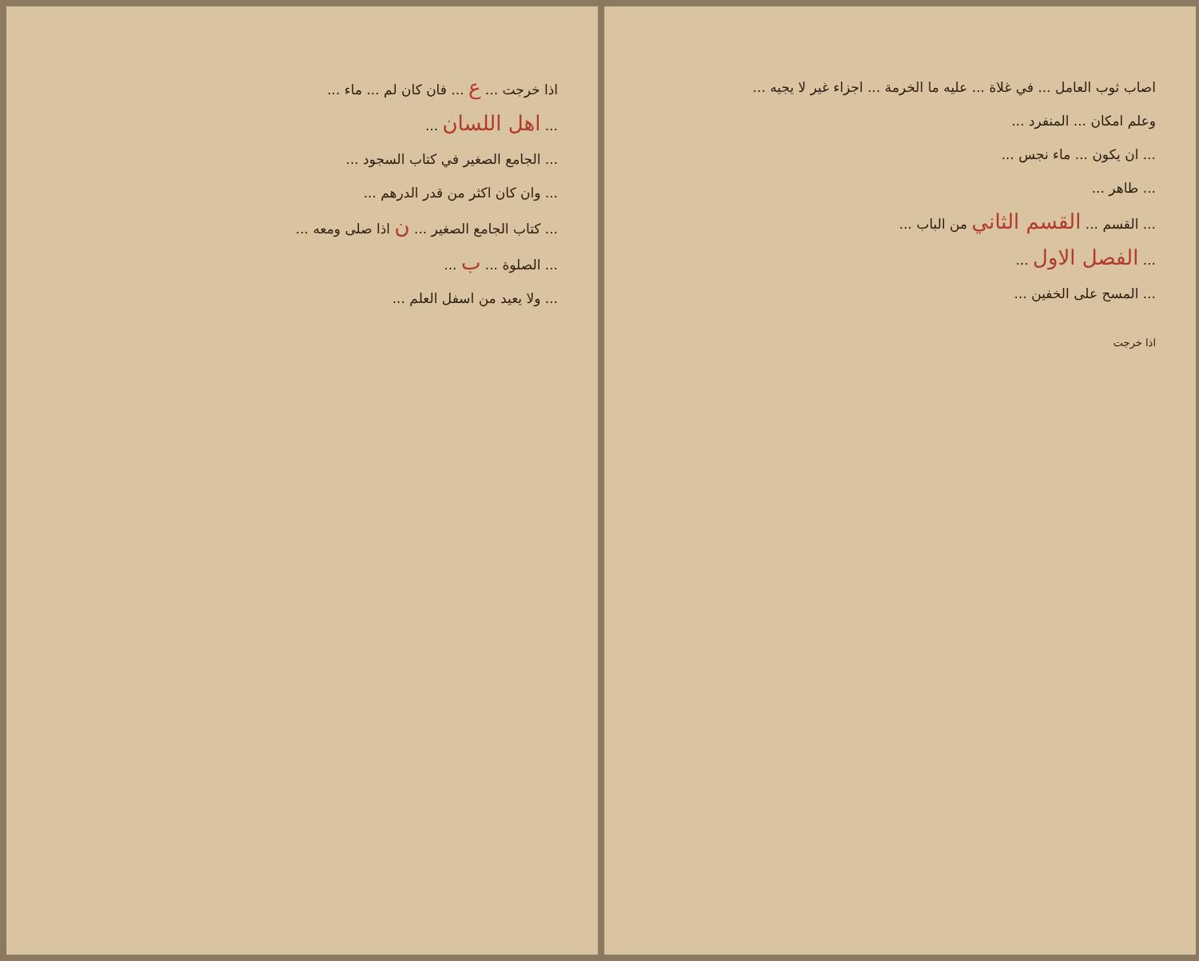اصاب ثوب العامل ... في غلاة ... عليه ما الخرمة ... اجزاء غير لا يجيه ...
وعلم امكان ... المنفرد ...
... ان يكون ... ماء نجس ...
... طاهر ...
... القسم ... القسم الثاني من الباب ...
... الفصل الاول ...
... المسح على الخفين ...
اذا خرجت
اذا خرجت ... ع ... فان كان لم ... ماء ...
... اهل اللسان ...
... الجامع الصغير في كتاب السجود ...
... وان كان اكثر من قدر الدرهم ...
... كتاب الجامع الصغير ... ن اذا صلى ومعه ...
... الصلوة ... ب ...
... ولا يعيد من اسفل العلم ...